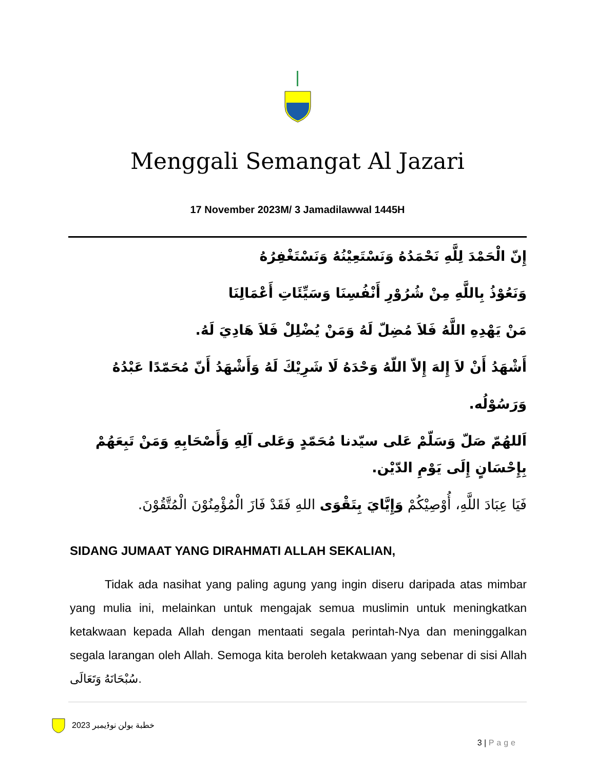Menggali Semangat Al Jazari
17 November 2023M/ 3 Jamadilawwal 1445H
إِنّ الْحَمْدَ لِلَّهِ نَحْمَدُهُ وَنَسْتَعِيْنُهُ وَنَسْتَغْفِرُهُ
وَنَعُوْذُ بِاللَّهِ مِنْ شُرُوْرِ أَنْفُسِنَا وَسَيِّئَاتِ أَعْمَالِنَا
مَنْ يَهْدِهِ اللَّهُ فَلاَ مُضِلّ لَهُ وَمَنْ يُضْلِلْ فَلاَ هَادِيَ لَهُ.
أَشْهَدُ أَنْ لاَ إِلهَ إِلاّ اللّهُ وَحْدَهُ لَا شَرِيْكَ لَهُ وَأَشْهَدُ أَنّ مُحَمّدًا عَبْدُهُ وَرَسُوْلُه.
اَللهُمّ صَلّ وَسَلّمْ عَلى سيّدنا مُحَمّدٍ وَعَلى آلِهِ وَأَصْحَابِهِ وَمَنْ تَبِعَهُمْ بِإِحْسَانٍ إِلَى يَوْمِ الدّيْن.
فَيَا عِبَادَ اللَّهِ، أُوْصِيْكُمْ وَإِيَّايَ بِتَقْوَى اللهِ فَقَدْ فَازَ الْمُؤْمِنُوْنَ الْمُتَّقُوْنَ.
SIDANG JUMAAT YANG DIRAHMATI ALLAH SEKALIAN,
Tidak ada nasihat yang paling agung yang ingin diseru daripada atas mimbar yang mulia ini, melainkan untuk mengajak semua muslimin untuk meningkatkan ketakwaan kepada Allah dengan mentaati segala perintah-Nya dan meninggalkan segala larangan oleh Allah. Semoga kita beroleh ketakwaan yang sebenar di sisi Allah سُبْحَانَهُ وَتَعَالَى.
خطبة بولن نوۏيمبر 2023
3 | Page